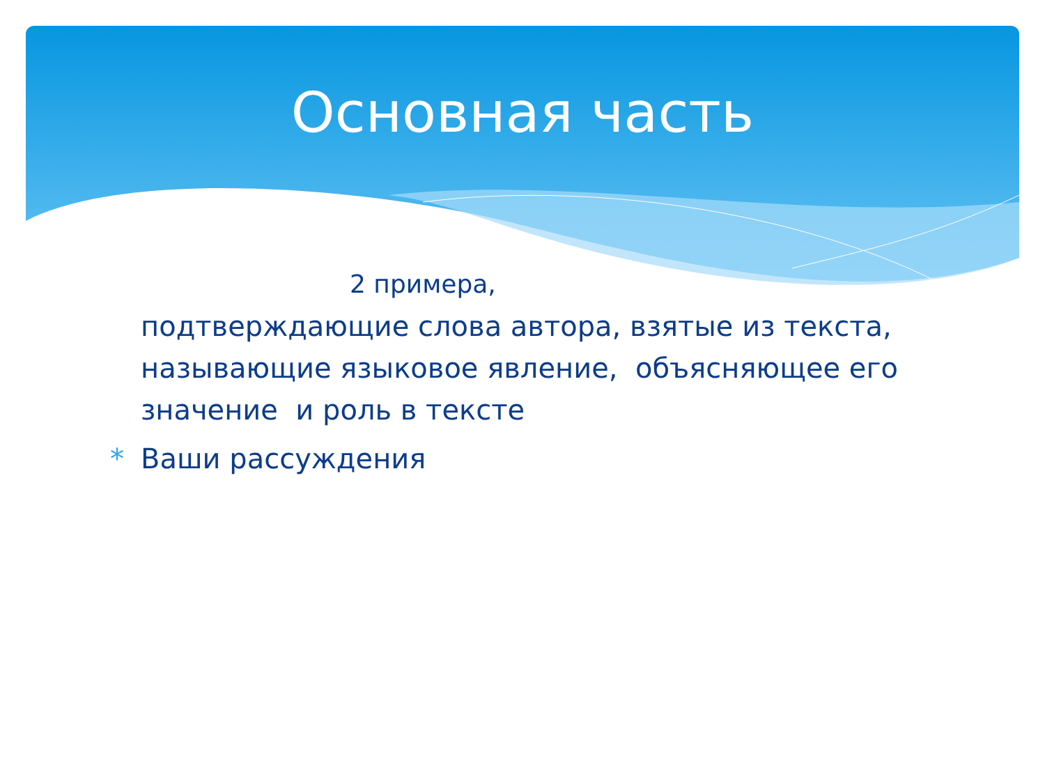Основная часть
2 примера,
подтверждающие слова автора, взятые из текста, называющие языковое явление, объясняющее его значение и роль в тексте
* Ваши рассуждения